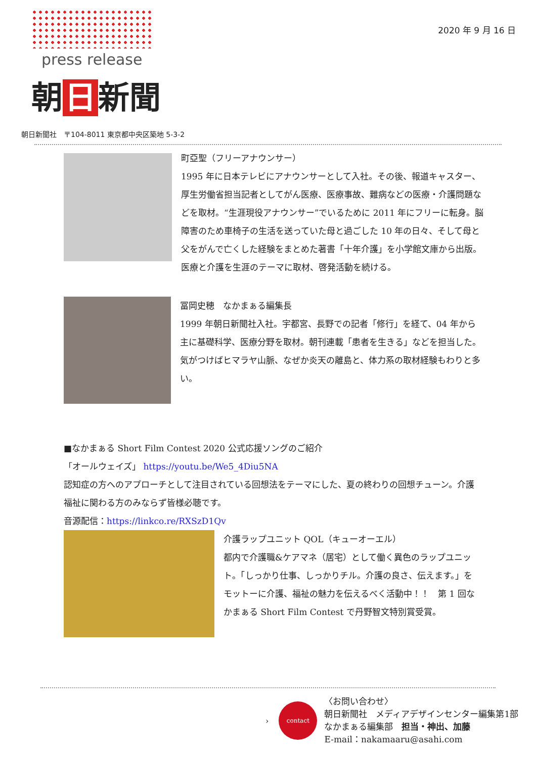press release
朝 日 新聞
2020 年 9 月 16 日
朝日新聞社　〒104-8011 東京都中央区築地 5-3-2
町亞聖（フリーアナウンサー）
1995 年に日本テレビにアナウンサーとして入社。その後、報道キャスター、厚生労働省担当記者としてがん医療、医療事故、難病などの医療・介護問題などを取材。“生涯現役アナウンサー”でいるために 2011 年にフリーに転身。脳障害のため車椅子の生活を送っていた母と過ごした 10 年の日々、そして母と父をがんで亡くした経験をまとめた著書「十年介護」を小学館文庫から出版。医療と介護を生涯のテーマに取材、啓発活動を続ける。
冨岡史穂　なかまぁる編集長
1999 年朝日新聞社入社。宇都宮、長野での記者「修行」を経て、04 年から主に基礎科学、医療分野を取材。朝刊連載「患者を生きる」などを担当した。気がつけばヒマラヤ山脈、なぜか炎天の離島と、体力系の取材経験もわりと多い。
■なかまぁる Short Film Contest 2020 公式応援ソングのご紹介
「オールウェイズ」 https://youtu.be/We5_4Diu5NA
認知症の方へのアプローチとして注目されている回想法をテーマにした、夏の終わりの回想チューン。介護福祉に関わる方のみならず皆様必聴です。
音源配信：https://linkco.re/RXSzD1Qv
介護ラップユニット QOL（キューオーエル）
都内で介護職&ケアマネ（居宅）として働く異色のラップユニット。「しっかり仕事、しっかりチル。介護の良さ、伝えます。」をモットーに介護、福祉の魅力を伝えるべく活動中！！　第 1 回なかまぁる Short Film Contest で丹野智文特別賞受賞。
›
contact
〈お問い合わせ〉
朝日新聞社　メディアデザインセンター編集第1部
なかまぁる編集部　担当・神出、加藤
E-mail：nakamaaru@asahi.com